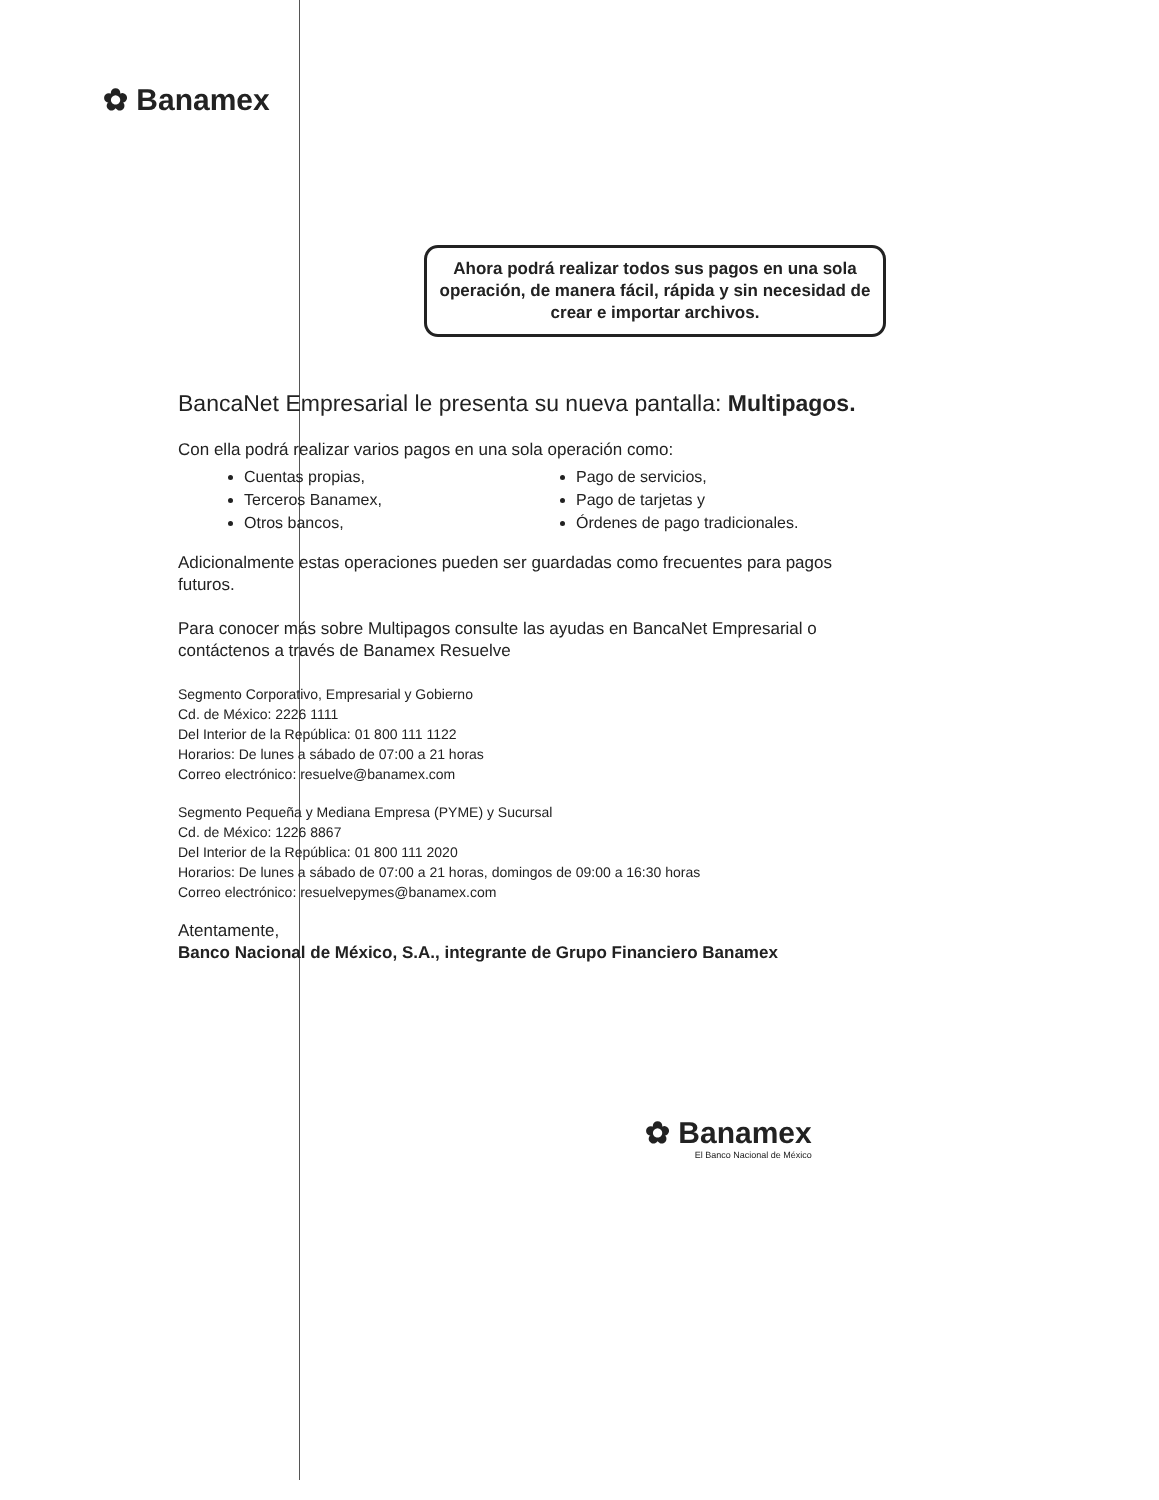✿ Banamex
Ahora podrá realizar todos sus pagos en una sola operación, de manera fácil, rápida y sin necesidad de crear e importar archivos.
BancaNet Empresarial le presenta su nueva pantalla: Multipagos.
Con ella podrá realizar varios pagos en una sola operación como:
Cuentas propias,
Terceros Banamex,
Otros bancos,
Pago de servicios,
Pago de tarjetas y
Órdenes de pago tradicionales.
Adicionalmente estas operaciones pueden ser guardadas como frecuentes para pagos futuros.
Para conocer más sobre Multipagos consulte las ayudas en BancaNet Empresarial o contáctenos a través de Banamex Resuelve
Segmento Corporativo, Empresarial y Gobierno
Cd. de México: 2226 1111
Del Interior de la República: 01 800 111 1122
Horarios: De lunes a sábado de 07:00 a 21 horas
Correo electrónico: resuelve@banamex.com
Segmento Pequeña y Mediana Empresa (PYME) y Sucursal
Cd. de México: 1226 8867
Del Interior de la República: 01 800 111 2020
Horarios: De lunes a sábado de 07:00 a 21 horas, domingos de 09:00 a 16:30 horas
Correo electrónico: resuelvepymes@banamex.com
Atentamente,
Banco Nacional de México, S.A., integrante de Grupo Financiero Banamex
✿ Banamex
El Banco Nacional de México